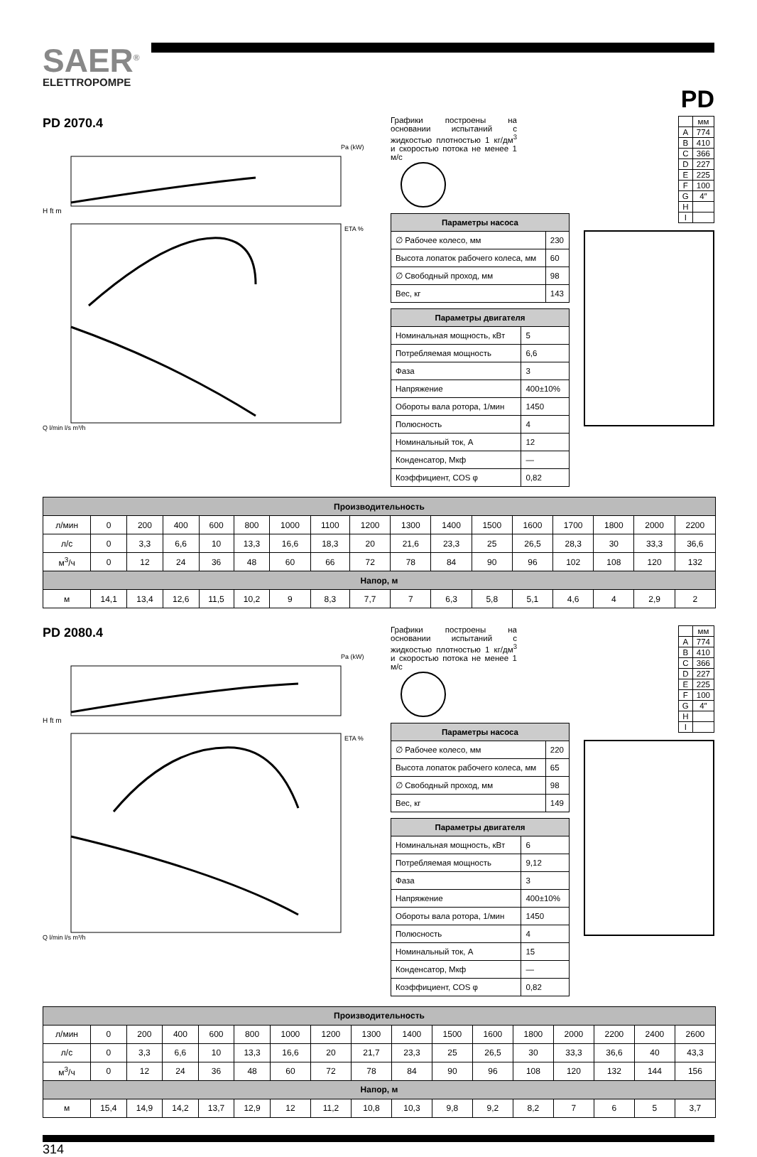SAER<sup>®</sup>
ELETTROPOMPE
PD
PD 2070.4
Pa (kW)
ETA %
H ft m
Q l/min l/s m³/h
Графики построены на основании испытаний с жидкостью плотностью 1 кг/дм<sup>3</sup> и скоростью потока не менее 1 м/с
| Параметры насоса | |
| --- | --- |
| ∅ Рабочее колесо, мм | 230 |
| Высота лопаток рабочего колеса, мм | 60 |
| ∅ Свободный проход, мм | 98 |
| Вес, кг | 143 |
| Параметры двигателя | |
| --- | --- |
| Номинальная мощность, кВт | 5 |
| Потребляемая мощность | 6,6 |
| Фаза | 3 |
| Напряжение | 400±10% |
| Обороты вала ротора, 1/мин | 1450 |
| Полюсность | 4 |
| Номинальный ток, А | 12 |
| Конденсатор, Мкф | — |
| Коэффициент, COS φ | 0,82 |
| | мм |
| A | 774 |
| B | 410 |
| C | 366 |
| D | 227 |
| E | 225 |
| F | 100 |
| G | 4″ |
| H | |
| I | |
| Производительность | | | | | | | | | | | | | | | | |
| --- | --- | --- | --- | --- | --- | --- | --- | --- | --- | --- | --- | --- | --- | --- | --- | --- |
| л/мин | 0 | 200 | 400 | 600 | 800 | 1000 | 1100 | 1200 | 1300 | 1400 | 1500 | 1600 | 1700 | 1800 | 2000 | 2200 |
| л/с | 0 | 3,3 | 6,6 | 10 | 13,3 | 16,6 | 18,3 | 20 | 21,6 | 23,3 | 25 | 26,5 | 28,3 | 30 | 33,3 | 36,6 |
| м<sup>3</sup>/ч | 0 | 12 | 24 | 36 | 48 | 60 | 66 | 72 | 78 | 84 | 90 | 96 | 102 | 108 | 120 | 132 |
| Напор, м | | | | | | | | | | | | | | | | |
| м | 14,1 | 13,4 | 12,6 | 11,5 | 10,2 | 9 | 8,3 | 7,7 | 7 | 6,3 | 5,8 | 5,1 | 4,6 | 4 | 2,9 | 2 |
PD 2080.4
Pa (kW)
ETA %
H ft m
Q l/min l/s m³/h
Графики построены на основании испытаний с жидкостью плотностью 1 кг/дм<sup>3</sup> и скоростью потока не менее 1 м/с
| Параметры насоса | |
| --- | --- |
| ∅ Рабочее колесо, мм | 220 |
| Высота лопаток рабочего колеса, мм | 65 |
| ∅ Свободный проход, мм | 98 |
| Вес, кг | 149 |
| Параметры двигателя | |
| --- | --- |
| Номинальная мощность, кВт | 6 |
| Потребляемая мощность | 9,12 |
| Фаза | 3 |
| Напряжение | 400±10% |
| Обороты вала ротора, 1/мин | 1450 |
| Полюсность | 4 |
| Номинальный ток, А | 15 |
| Конденсатор, Мкф | — |
| Коэффициент, COS φ | 0,82 |
| | мм |
| A | 774 |
| B | 410 |
| C | 366 |
| D | 227 |
| E | 225 |
| F | 100 |
| G | 4″ |
| H | |
| I | |
| Производительность | | | | | | | | | | | | | | | | |
| --- | --- | --- | --- | --- | --- | --- | --- | --- | --- | --- | --- | --- | --- | --- | --- | --- |
| л/мин | 0 | 200 | 400 | 600 | 800 | 1000 | 1200 | 1300 | 1400 | 1500 | 1600 | 1800 | 2000 | 2200 | 2400 | 2600 |
| л/с | 0 | 3,3 | 6,6 | 10 | 13,3 | 16,6 | 20 | 21,7 | 23,3 | 25 | 26,5 | 30 | 33,3 | 36,6 | 40 | 43,3 |
| м<sup>3</sup>/ч | 0 | 12 | 24 | 36 | 48 | 60 | 72 | 78 | 84 | 90 | 96 | 108 | 120 | 132 | 144 | 156 |
| Напор, м | | | | | | | | | | | | | | | | |
| м | 15,4 | 14,9 | 14,2 | 13,7 | 12,9 | 12 | 11,2 | 10,8 | 10,3 | 9,8 | 9,2 | 8,2 | 7 | 6 | 5 | 3,7 |
314